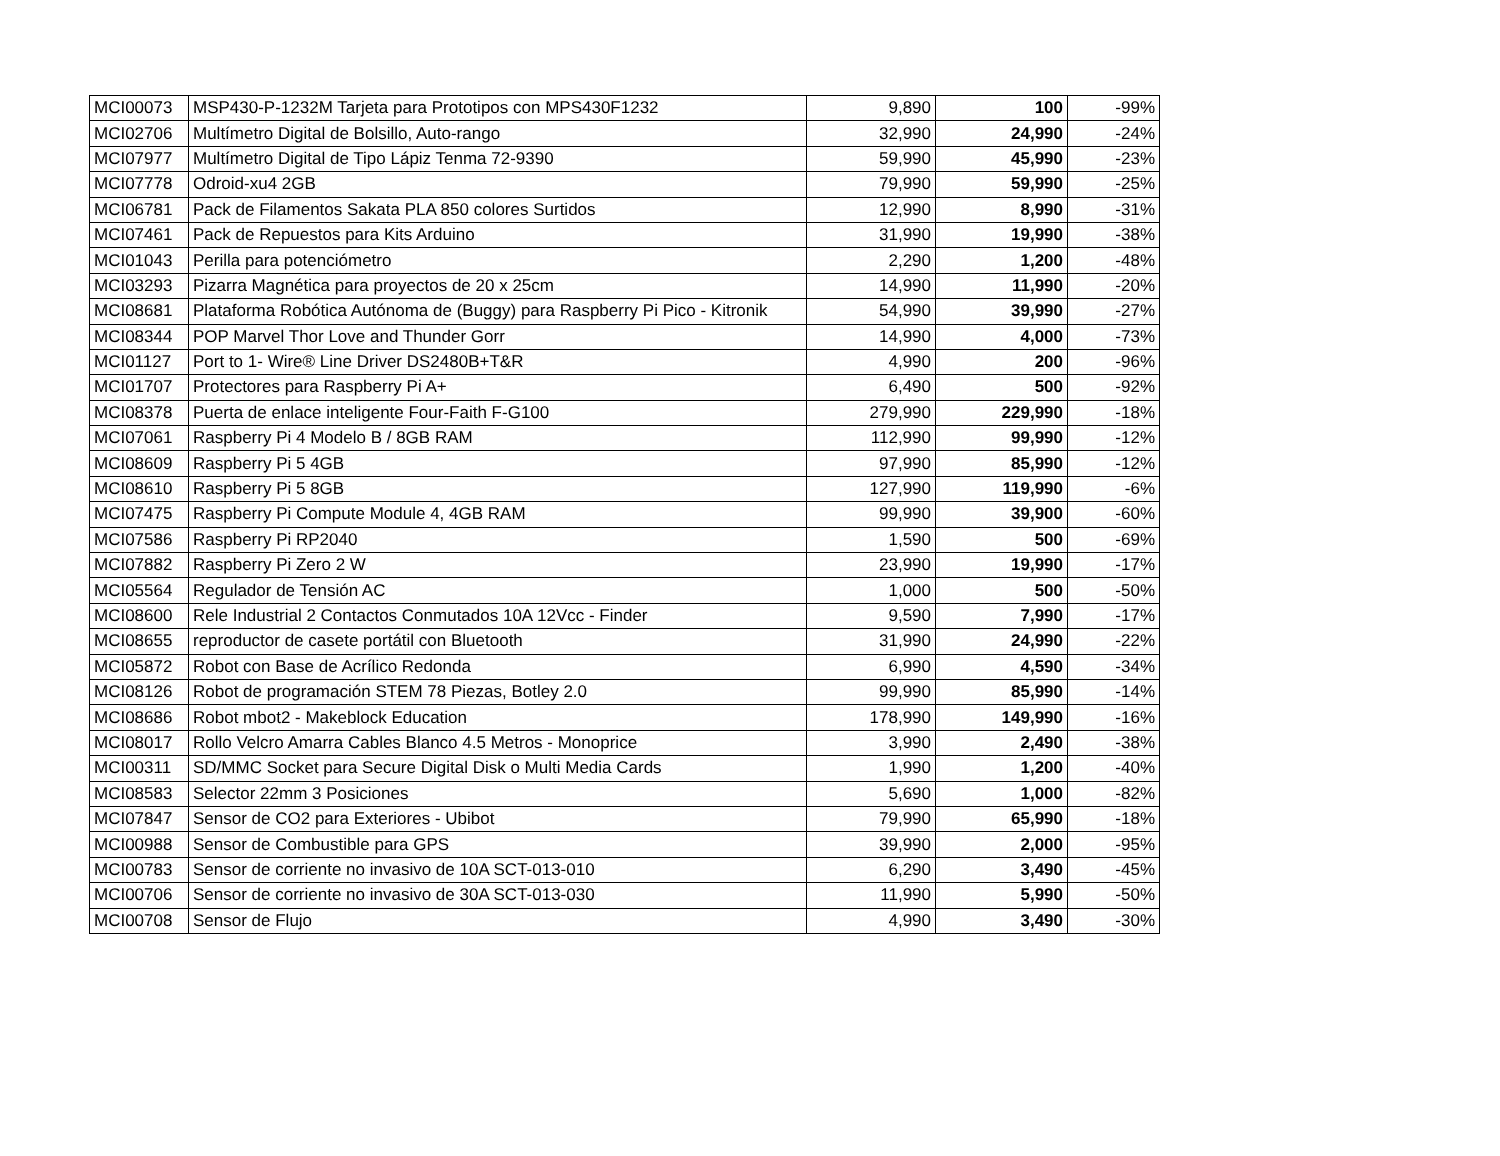| MCI00073 | MSP430-P-1232M Tarjeta para Prototipos con MPS430F1232 | 9,890 | 100 | -99% |
| MCI02706 | Multímetro Digital de Bolsillo, Auto-rango | 32,990 | 24,990 | -24% |
| MCI07977 | Multímetro Digital de Tipo Lápiz Tenma 72-9390 | 59,990 | 45,990 | -23% |
| MCI07778 | Odroid-xu4 2GB | 79,990 | 59,990 | -25% |
| MCI06781 | Pack de Filamentos Sakata PLA 850 colores Surtidos | 12,990 | 8,990 | -31% |
| MCI07461 | Pack de Repuestos para Kits Arduino | 31,990 | 19,990 | -38% |
| MCI01043 | Perilla para potenciómetro | 2,290 | 1,200 | -48% |
| MCI03293 | Pizarra Magnética para proyectos de 20 x 25cm | 14,990 | 11,990 | -20% |
| MCI08681 | Plataforma Robótica Autónoma de (Buggy) para Raspberry Pi Pico - Kitronik | 54,990 | 39,990 | -27% |
| MCI08344 | POP Marvel Thor Love and Thunder Gorr | 14,990 | 4,000 | -73% |
| MCI01127 | Port to 1- Wire® Line Driver DS2480B+T&R | 4,990 | 200 | -96% |
| MCI01707 | Protectores para Raspberry Pi A+ | 6,490 | 500 | -92% |
| MCI08378 | Puerta de enlace inteligente Four-Faith F-G100 | 279,990 | 229,990 | -18% |
| MCI07061 | Raspberry Pi 4 Modelo B / 8GB RAM | 112,990 | 99,990 | -12% |
| MCI08609 | Raspberry Pi 5 4GB | 97,990 | 85,990 | -12% |
| MCI08610 | Raspberry Pi 5 8GB | 127,990 | 119,990 | -6% |
| MCI07475 | Raspberry Pi Compute Module 4, 4GB RAM | 99,990 | 39,900 | -60% |
| MCI07586 | Raspberry Pi RP2040 | 1,590 | 500 | -69% |
| MCI07882 | Raspberry Pi Zero 2 W | 23,990 | 19,990 | -17% |
| MCI05564 | Regulador de Tensión AC | 1,000 | 500 | -50% |
| MCI08600 | Rele Industrial 2 Contactos Conmutados 10A 12Vcc - Finder | 9,590 | 7,990 | -17% |
| MCI08655 | reproductor de casete portátil con Bluetooth | 31,990 | 24,990 | -22% |
| MCI05872 | Robot con Base de Acrílico Redonda | 6,990 | 4,590 | -34% |
| MCI08126 | Robot de programación STEM 78 Piezas, Botley 2.0 | 99,990 | 85,990 | -14% |
| MCI08686 | Robot mbot2 - Makeblock Education | 178,990 | 149,990 | -16% |
| MCI08017 | Rollo Velcro Amarra Cables Blanco 4.5 Metros - Monoprice | 3,990 | 2,490 | -38% |
| MCI00311 | SD/MMC Socket para Secure Digital Disk o Multi Media Cards | 1,990 | 1,200 | -40% |
| MCI08583 | Selector 22mm 3 Posiciones | 5,690 | 1,000 | -82% |
| MCI07847 | Sensor de CO2 para Exteriores - Ubibot | 79,990 | 65,990 | -18% |
| MCI00988 | Sensor de Combustible para GPS | 39,990 | 2,000 | -95% |
| MCI00783 | Sensor de corriente no invasivo de 10A SCT-013-010 | 6,290 | 3,490 | -45% |
| MCI00706 | Sensor de corriente no invasivo de 30A SCT-013-030 | 11,990 | 5,990 | -50% |
| MCI00708 | Sensor de Flujo | 4,990 | 3,490 | -30% |